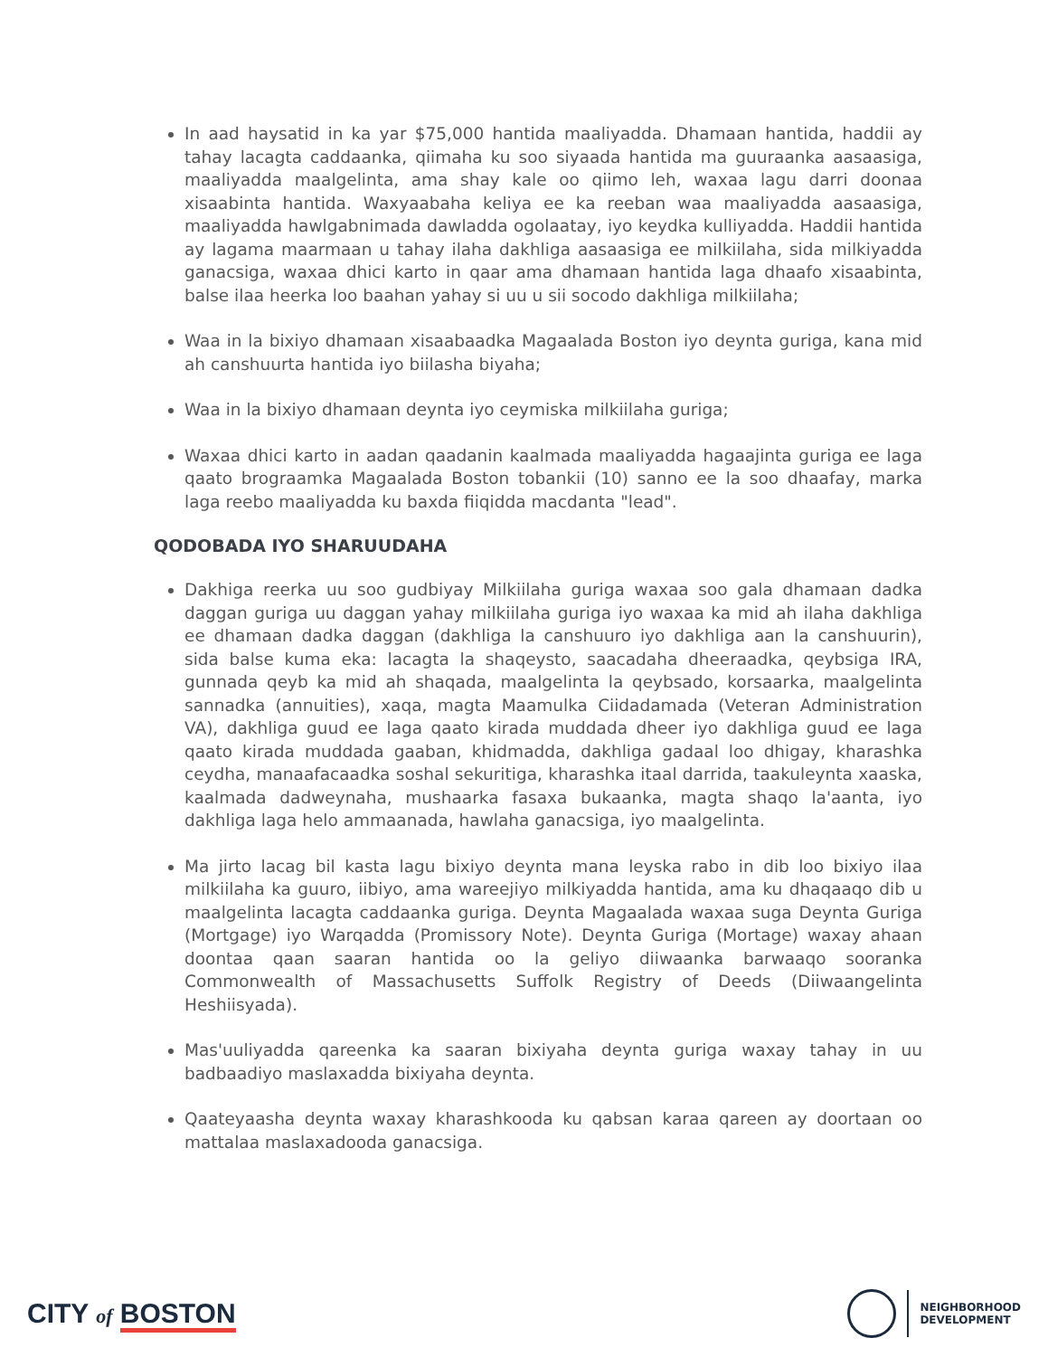In aad haysatid in ka yar $75,000 hantida maaliyadda. Dhamaan hantida, haddii ay tahay lacagta caddaanka, qiimaha ku soo siyaada hantida ma guuraanka aasaasiga, maaliyadda maalgelinta, ama shay kale oo qiimo leh, waxaa lagu darri doonaa xisaabinta hantida. Waxyaabaha keliya ee ka reeban waa maaliyadda aasaasiga, maaliyadda hawlgabnimada dawladda ogolaatay, iyo keydka kulliyadda. Haddii hantida ay lagama maarmaan u tahay ilaha dakhliga aasaasiga ee milkiilaha, sida milkiyadda ganacsiga, waxaa dhici karto in qaar ama dhamaan hantida laga dhaafo xisaabinta, balse ilaa heerka loo baahan yahay si uu u sii socodo dakhliga milkiilaha;
Waa in la bixiyo dhamaan xisaabaadka Magaalada Boston iyo deynta guriga, kana mid ah canshuurta hantida iyo biilasha biyaha;
Waa in la bixiyo dhamaan deynta iyo ceymiska milkiilaha guriga;
Waxaa dhici karto in aadan qaadanin kaalmada maaliyadda hagaajinta guriga ee laga qaato brograamka Magaalada Boston tobankii (10) sanno ee la soo dhaafay, marka laga reebo maaliyadda ku baxda fiiqidda macdanta "lead".
QODOBADA IYO SHARUUDAHA
Dakhiga reerka uu soo gudbiyay Milkiilaha guriga waxaa soo gala dhamaan dadka daggan guriga uu daggan yahay milkiilaha guriga iyo waxaa ka mid ah ilaha dakhliga ee dhamaan dadka daggan (dakhliga la canshuuro iyo dakhliga aan la canshuurin), sida balse kuma eka: lacagta la shaqeysto, saacadaha dheeraadka, qeybsiga IRA, gunnada qeyb ka mid ah shaqada, maalgelinta la qeybsado, korsaarka, maalgelinta sannadka (annuities), xaqa, magta Maamulka Ciidadamada (Veteran Administration VA), dakhliga guud ee laga qaato kirada muddada dheer iyo dakhliga guud ee laga qaato kirada muddada gaaban, khidmadda, dakhliga gadaal loo dhigay, kharashka ceydha, manaafacaadka soshal sekuritiga, kharashka itaal darrida, taakuleynta xaaska, kaalmada dadweynaha, mushaarka fasaxa bukaanka, magta shaqo la'aanta, iyo dakhliga laga helo ammaanada, hawlaha ganacsiga, iyo maalgelinta.
Ma jirto lacag bil kasta lagu bixiyo deynta mana leyska rabo in dib loo bixiyo ilaa milkiilaha ka guuro, iibiyo, ama wareejiyo milkiyadda hantida, ama ku dhaqaaqo dib u maalgelinta lacagta caddaanka guriga. Deynta Magaalada waxaa suga Deynta Guriga (Mortgage) iyo Warqadda (Promissory Note). Deynta Guriga (Mortage) waxay ahaan doontaa qaan saaran hantida oo la geliyo diiwaanka barwaaqo sooranka Commonwealth of Massachusetts Suffolk Registry of Deeds (Diiwaangelinta Heshiisyada).
Mas'uuliyadda qareenka ka saaran bixiyaha deynta guriga waxay tahay in uu badbaadiyo maslaxadda bixiyaha deynta.
Qaateyaasha deynta waxay kharashkooda ku qabsan karaa qareen ay doortaan oo mattalaa maslaxadooda ganacsiga.
CITY of BOSTON
NEIGHBORHOOD
DEVELOPMENT